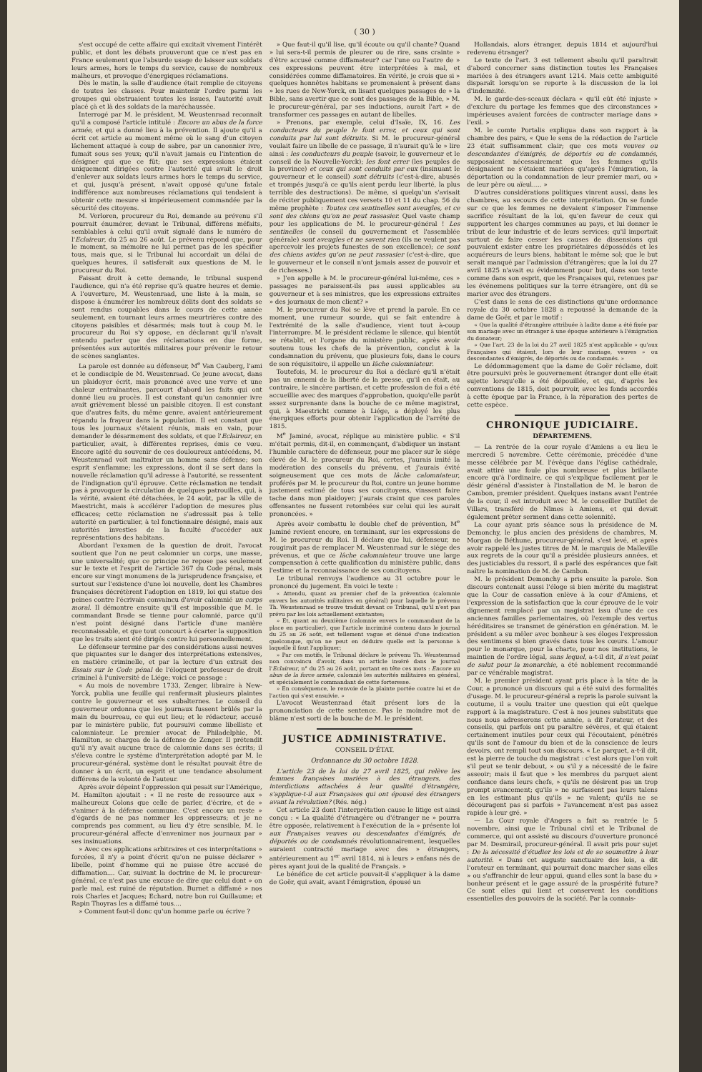( 30 )
s'est occupé de cette affaire qui excitait vivement l'intérêt public, et dont les débats prouveront que ce n'est pas en France seulement que l'absurde usage de laisser aux soldats leurs armes, hors le temps du service, cause de nombreux malheurs, et provoque d'énergiques réclamations.
Dès le matin, la salle d'audience était remplie de citoyens de toutes les classes. Pour maintenir l'ordre parmi les groupes qui obstruaient toutes les issues, l'autorité avait placé çà et là des soldats de la maréchaussée.
Interrogé par M. le président, M. Weustenraad reconnaît qu'il a composé l'article intitulé : Encore un abus de la force armée, et qui a donné lieu à la prévention. Il ajoute qu'il a écrit cet article au moment même où le sang d'un citoyen lâchement attaqué à coup de sabre, par un canonnier ivre, fumait sous ses yeux; qu'il n'avait jamais eu l'intention de désigner qui que ce fût; que ses expressions étaient uniquement dirigées contre l'autorité qui avait le droit d'enlever aux soldats leurs armes hors le temps du service, et qui, jusqu'à présent, n'avait opposé qu'une fatale indifférence aux nombreuses réclamations qui tendaient à obtenir cette mesure si impérieusement commandée par la sécurité des citoyens.
M. Verloren, procureur du Roi, demande au prévenu s'il pourrait énumérer, devant le Tribunal, différens méfaits, semblables à celui qu'il avait signalé dans le numéro de l'Eclaireur, du 25 au 26 août. Le prévenu répond que, pour le moment, sa mémoire ne lui permet pas de les spécifier tous, mais que, si le Tribunal lui accordait un délai de quelques heures, il satisferait aux questions de M. le procureur du Roi.
Faisant droit à cette demande, le tribunal suspend l'audience, qui n'a été reprise qu'à quatre heures et demie. A l'ouverture, M. Weustenraad, une liste à la main, se dispose à énumérer les nombreux délits dont des soldats se sont rendus coupables dans le cours de cette année seulement, en tournant leurs armes meurtrières contre des citoyens paisibles et désarmés; mais tout à coup M. le procureur du Roi s'y oppose, en déclarant qu'il n'avait entendu parler que des réclamations en due forme, présentées aux autorités militaires pour prévenir le retour de scènes sanglantes.
La parole est donnée au défenseur, M<sup>e</sup> Van Cauberg, l'ami et le condisciple de M. Weustenraad. Ce jeune avocat, dans un plaidoyer écrit, mais prononcé avec une verve et une chaleur entraînantes, parcourt d'abord les faits qui ont donné lieu au procès. Il est constant qu'un canonnier ivre avait grièvement blessé un paisible citoyen. Il est constant que d'autres faits, du même genre, avaient antérieurement répandu la frayeur dans la population. Il est constant que tous les journaux s'étaient réunis, mais en vain, pour demander le désarmement des soldats, et que l'Eclaireur, en particulier, avait, à différentes reprises, émis ce vœu. Encore agité du souvenir de ces douloureux antécédens, M. Weustenraad voit maltraiter un homme sans défense; son esprit s'enflamme; les expressions, dont il se sert dans la nouvelle réclamation qu'il adresse à l'autorité, se ressentent de l'indignation qu'il éprouve. Cette réclamation ne tendait pas à provoquer la circulation de quelques patrouilles, qui, à la vérité, avaient été détachées, le 24 août, par la ville de Maestricht, mais à accélérer l'adoption de mesures plus efficaces; cette réclamation ne s'adressait pas à telle autorité en particulier, à tel fonctionnaire désigné, mais aux autorités investies de la faculté d'accéder aux représentations des habitans.
Abordant l'examen de la question de droit, l'avocat soutient que l'on ne peut calomnier un corps, une masse, une universalité; que ce principe ne repose pas seulement sur le texte et l'esprit de l'article 367 du Code pénal, mais encore sur vingt monumens de la jurisprudence française, et surtout sur l'existence d'une loi nouvelle, dont les Chambres françaises décrétèrent l'adoption en 1819, loi qui statue des peines contre l'écrivain convaincu d'avoir calomnié un corps moral. Il démontre ensuite qu'il est impossible que M. le commandant Brade se tienne pour calomnié, parce qu'il n'est point désigné dans l'article d'une manière reconnaissable, et que tout concourt à écarter la supposition que les traits aient été dirigés contre lui personnellement.
Le défenseur termine par des considérations aussi neuves que piquantes sur le danger des interprétations extensives, en matière criminelle, et par la lecture d'un extrait des Essais sur le Code pénal de l'éloquent professeur de droit criminel à l'université de Liége; voici ce passage :
« Au mois de novembre 1733, Zenger, libraire à New-Yorck, publia une feuille qui renfermait plusieurs plaintes contre le gouverneur et ses subalternes. Le conseil du gouverneur ordonna que les journaux fussent brûlés par la main du bourreau, ce qui eut lieu; et le rédacteur, accusé par le ministère public, fut poursuivi comme libelliste et calomniateur. Le premier avocat de Philadelphie, M. Hamilton, se chargea de la défense de Zenger. Il prétendit qu'il n'y avait aucune trace de calomnie dans ses écrits; il s'éleva contre le système d'interprétation adopté par M. le procureur-général, système dont le résultat pouvait être de donner à un écrit, un esprit et une tendance absolument différens de la volonté de l'auteur.
Après avoir dépeint l'oppression qui pesait sur l'Amérique, M. Hamilton ajoutait : « Il ne reste de ressource aux » malheureux Colons que celle de parler, d'écrire, et de » s'animer à la défense commune. C'est encore un reste » d'égards de ne pas nommer les oppresseurs; et je ne comprends pas comment, au lieu d'y être sensible, M. le procureur-général affecte d'envenimer nos journaux par » ses insinuations.
» Avec ces applications arbitraires et ces interprétations » forcées, il n'y a point d'écrit qu'on ne puisse déclarer » libelle, point d'homme qui ne puisse être accusé de diffamation.... Car, suivant la doctrine de M. le procureur-général, ce n'est pas une excuse de dire que celui dont » on parle mal, est ruiné de réputation. Burnet a diffamé » nos rois Charles et Jacques; Echard, notre bon roi Guillaume; et Rapin Thoyras les a diffamé tous....
» Comment faut-il donc qu'un homme parle ou écrive ?
» Que faut-il qu'il lise, qu'il écoute ou qu'il chante? Quand » lui sera-t-il permis de pleurer ou de rire, sans crainte » d'être accusé comme diffamateur? car l'une ou l'autre de » ces expressions peuvent être interprétées à mal, et considérées comme diffamatoires. En vérité, je crois que si » quelques honnêtes habitans se promenaient à présent dans » les rues de New-Yorck, en lisant quelques passages de » la Bible, sans avertir que ce sont des passages de la Bible, » M. le procureur-général, par ses inductions, aurait l'art » de transformer ces passages en autant de libelles.
» Prenons, par exemple, celui d'Isaïe, IX, 16. Les conducteurs du peuple le font errer, et ceux qui sont conduits par lui sont détruits. Si M. le procureur-général voulait faire un libelle de ce passage, il n'aurait qu'à le » lire ainsi : les conducteurs du peuple (savoir, le gouverneur et le conseil de la Nouvelle-Yorck); les font errer (les peuples de la province) et ceux qui sont conduits par eux (insinuant le gouverneur et le conseil) sont détruits (c'est-à-dire, abusés et trompés jusqu'à ce qu'ils aient perdu leur liberté, la plus terrible des destructions). De même, si quelqu'un s'avisait de réciter publiquement ces versets 10 et 11 du chap. 56 du même prophète : Toutes ces sentinelles sont aveugles, et ce sont des chiens qu'on ne peut rassasier. Quel vaste champ pour les applications de M. le procureur-général ! Les sentinelles (le conseil du gouvernement et l'assemblée générale) sont aveugles et ne savent rien (ils ne veulent pas apercevoir les projets funestes de son excellence); ce sont des chiens avides qu'on ne peut rassasier (c'est-à-dire, que le gouverneur et le conseil n'ont jamais assez de pouvoir et de richesses.)
» J'en appelle à M. le procureur-général lui-même, ces » passages ne paraissent-ils pas aussi applicables au gouverneur et à ses ministres, que les expressions extraites » des journaux de mon client? »
M. le procureur du Roi se lève et prend la parole. En ce moment, une rumeur sourde, qui se fait entendre à l'extrémité de la salle d'audience, vient tout à-coup l'interrompre. M. le président réclame le silence, qui bientôt se rétablit, et l'organe du ministère public, après avoir soutenu tous les chefs de la prévention, conclut à la condamnation du prévenu, que plusieurs fois, dans le cours de son réquisitoire, il appelle un lâche calomniateur.
Toutefois, M. le procureur du Roi a déclaré qu'il n'était pas un ennemi de la liberté de la presse, qu'il en était, au contraire, le sincère partisan, et cette profession de foi a été accueillie avec des marques d'approbation, quoiqu'elle parût assez surprenante dans la bouche de ce même magistrat, qui, à Maestricht comme à Liége, a déployé les plus énergiques efforts pour obtenir l'application de l'arrêté de 1815.
M<sup>e</sup> Jaminé, avocat, réplique au ministère public. « S'il m'était permis, dit-il, en commençant, d'abdiquer un instant l'humble caractère de défenseur, pour me placer sur le siége élevé de M. le procureur du Roi, certes, j'aurais imité la modération des conseils du prévenu, et j'aurais évité soigneusement que ces mots de lâche calomniateur, proférés par M. le procureur du Roi, contre un jeune homme justement estimé de tous ses concitoyens, vinssent faire tache dans mon plaidoyer; j'aurais craint que ces paroles offensantes ne fussent retombées sur celui qui les aurait prononcées. »
Après avoir combattu le double chef de prévention, M<sup>e</sup> Jaminé revient encore, en terminant, sur les expressions de M. le procureur du Roi. Il déclare que lui, défenseur, ne rougirait pas de remplacer M. Weustenraad sur le siége des prévenus, et que ce lâche calomniateur trouve une large compensation à cette qualification du ministère public, dans l'estime et la reconnaissance de ses concitoyens.
Le tribunal renvoya l'audience au 31 octobre pour le prononcé du jugement. En voici le texte :
« Attendu, quant au premier chef de la prévention (calomnie envers les autorités militaires en général) pour laquelle le prévenu Th. Weustenraad se trouve traduit devant ce Tribunal, qu'il n'est pas prévu par les lois actuellement existantes;
» Et, quant au deuxième (calomnie envers le commandant de la place en particulier), que l'article incriminé contenu dans le journal du 25 au 26 août, est tellement vague et dénué d'une indication quelconque, qu'on ne peut en déduire quelle est la personne à laquelle il faut l'appliquer;
» Par ces motifs, le Tribunal déclare le prévenu Th. Weustenraad non convaincu d'avoir, dans un article inséré dans le journal l'Eclaireur, n° du 25 au 26 août, portant en tête ces mots : Encore un abus de la force armée, calomnié les autorités militaires en général, et spécialement le commandant de cette forteresse.
» En conséquence, le renvoie de la plainte portée contre lui et de l'action qui s'est ensuivie. »
L'avocat Weustenraad était présent lors de la prononciation de cette sentence. Pas le moindre mot de blâme n'est sorti de la bouche de M. le président.
JUSTICE ADMINISTRATIVE.
CONSEIL D'ÉTAT.
Ordonnance du 30 octobre 1828.
L'article 23 de la loi du 27 avril 1825, qui relève les femmes françaises mariées à des étrangers, des interdictions attachées à leur qualité d'étrangère, s'applique-t-il aux Françaises qui ont épousé des étrangers avant la révolution? (Rés. nég.)
Cet article 23 dont l'interprétation cause le litige est ainsi conçu : « La qualité d'étrangère ou d'étranger ne » pourra être opposée, relativement à l'exécution de la » présente loi aux Françaises veuves ou descendantes d'émigrés, de déportés ou de condamnés révolutionnairement, lesquelles auraient contracté mariage avec des » étrangers, antérieurement au 1<sup>er</sup> avril 1814, ni à leurs » enfans nés de pères ayant joui de la qualité de Français. »
Le bénéfice de cet article pouvait-il s'appliquer à la dame de Goër, qui avait, avant l'émigration, épousé un
Hollandais, alors étranger, depuis 1814 et aujourd'hui redevenu étranger?
Le texte de l'art. 3 est tellement absolu qu'il paraîtrait d'abord concerner sans distinction toutes les Françaises mariées à des étrangers avant 1214. Mais cette ambiguité disparaît lorsqu'on se reporte à la discussion de la loi d'indemnité.
M. le garde-des-sceaux déclara « qu'il eût été injuste » d'exclure du partage les femmes que des circonstances » impérieuses avaient forcées de contracter mariage dans » l'exil. »
M. le comte Portalis expliqua dans son rapport à la chambre des pairs, « Que le sens de la rédaction de l'article 23 était suffisamment clair; que ces mots veuves ou descendantes d'émigrés, de déportés ou de condamnés, supposaient nécessairement que les femmes qu'ils désignaient ne s'étaient mariées qu'après l'émigration, la déportation ou la condamnation de leur premier mari, ou » de leur père ou aïeul..... »
D'autres considérations politiques vinrent aussi, dans les chambres, au secours de cette interprétation. On se fonde sur ce que les femmes ne devaient s'imposer l'immense sacrifice résultant de la loi, qu'en faveur de ceux qui supportent les charges communes au pays, et lui donner le tribut de leur industrie et de leurs services; qu'il importait surtout de faire cesser les causes de dissensions qui pouvaient exister entre les propriétaires dépossédés et les acquéreurs de leurs biens, habitant le même sol; que le but serait manqué par l'admission d'étrangères; que la loi du 27 avril 1825 n'avait eu évidemment pour but, dans son texte comme dans son esprit, que les Françaises qui, retenues par les événemens politiques sur la terre étrangère, ont dû se marier avec des étrangers.
C'est dans le sens de ces distinctions qu'une ordonnance royale du 30 octobre 1828 a repoussé la demande de la dame de Goër, et par le motif :
« Que la qualité d'étrangère attribuée à ladite dame a été fixée par son mariage avec un étranger à une époque antérieure à l'émigration du donateur;
» Que l'art. 23 de la loi du 27 avril 1825 n'est applicable » qu'aux Françaises qui étaient, lors de leur mariage, veuves » ou descendantes d'émigrés, de déportés ou de condamnés. »
Le dédommagement que la dame de Goër réclame, doit être poursuivi près le gouvernement étranger dont elle était sujette lorsqu'elle a été dépouillée, et qui, d'après les conventions de 1815, doit pourvoir, avec les fonds accordés à cette époque par la France, à la réparation des pertes de cette espèce.
CHRONIQUE JUDICIAIRE.
DÉPARTEMENS.
— La rentrée de la cour royale d'Amiens a eu lieu le mercredi 5 novembre. Cette cérémonie, précédée d'une messe célébrée par M. l'évêque dans l'église cathédrale, avait attiré une foule plus nombreuse et plus brillante encore qu'à l'ordinaire, ce qui s'explique facilement par le désir général d'assister à l'installation de M. le baron de Cambon, premier président. Quelques instans avant l'entrée de la cour, il est introduit avec M. le conseiller Dutillet de Villars, transféré de Nîmes à Amiens, et qui devait également prêter serment dans cette solennité.
La cour ayant pris séance sous la présidence de M. Demonchy, le plus ancien des présidens de chambres, M. Morgan de Béthune, procureur-général, s'est levé, et après avoir rappelé les justes titres de M. le marquis de Malleville aux regrets de la cour qu'il a présidée plusieurs années, et des justiciables du ressort, il a parlé des espérances que fait naître la nomination de M. de Cambon.
M. le président Demonchy a pris ensuite la parole. Son discours contenait aussi l'éloge si bien mérité du magistrat que la Cour de cassation enlève à la cour d'Amiens, et l'expression de la satisfaction que la cour éprouve de le voir dignement remplacé par un magistrat issu d'une de ces anciennes familles parlementaires, où l'exemple des vertus héréditaires se transmet de génération en génération. M. le président a su mêler avec bonheur à ses éloges l'expression des sentimens si bien gravés dans tous les cœurs. L'amour pour le monarque, pour la charte, pour nos institutions, le maintien de l'ordre légal, sans lequel, a-t-il dit, il n'est point de salut pour la monarchie, a été noblement recommandé par ce vénérable magistrat.
M. le premier président ayant pris place à la tête de la Cour, a prononcé un discours qui a été suivi des formalités d'usage. M. le procureur-général a repris la parole suivant la coutume, il a voulu traiter une question qui eût quelque rapport à la magistrature. C'est à nos jeunes substituts que nous nous adresserons cette année, a dit l'orateur, et des conseils, qui parfois ont pu paraître sévères, et qui étaient certainement inutiles pour ceux qui l'écoutaient, pénétrés qu'ils sont de l'amour du bien et de la conscience de leurs devoirs, ont rempli tout son discours. « Le parquet, a-t-il dit, est la pierre de touche du magistrat : c'est alors que l'on voit s'il peut se tenir debout, » ou s'il y a nécessité de le faire asseoir; mais il faut que » les membres du parquet aient confiance dans leurs chefs, » qu'ils ne désirent pas un trop prompt avancement; qu'ils » ne surfassent pas leurs talens en les estimant plus qu'ils » ne valent; qu'ils ne se découragent pas si parfois » l'avancement n'est pas assez rapide à leur gré. »
— La Cour royale d'Angers a fait sa rentrée le 5 novembre, ainsi que le Tribunal civil et le Tribunal de commerce, qui ont assisté au discours d'ouverture prononcé par M. Desmirail, procureur-général. Il avait pris pour sujet : De la nécessité d'étudier les lois et de se soumettre à leur autorité. « Dans cet auguste sanctuaire des lois, a dit l'orateur en terminant, qui pourrait donc marcher sans elles » ou s'affranchir de leur appui, quand elles sont la base du » bonheur présent et le gage assuré de la prospérité future? Ce sont elles qui lient et conservent les conditions essentielles des pouvoirs de la société. Par la connais-